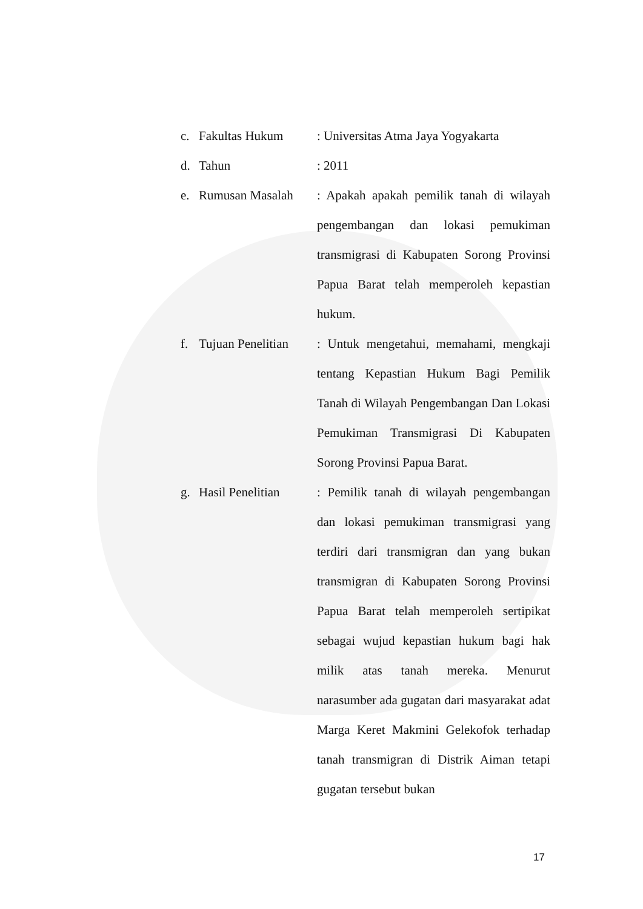c. Fakultas Hukum : Universitas Atma Jaya Yogyakarta
d. Tahun : 2011
e. Rumusan Masalah : Apakah apakah pemilik tanah di wilayah pengembangan dan lokasi pemukiman transmigrasi di Kabupaten Sorong Provinsi Papua Barat telah memperoleh kepastian hukum.
f. Tujuan Penelitian
: Untuk mengetahui, memahami, mengkaji tentang Kepastian Hukum Bagi Pemilik Tanah di Wilayah Pengembangan Dan Lokasi Pemukiman Transmigrasi Di Kabupaten Sorong Provinsi Papua Barat.
g. Hasil Penelitian
: Pemilik tanah di wilayah pengembangan dan lokasi pemukiman transmigrasi yang terdiri dari transmigran dan yang bukan transmigran di Kabupaten Sorong Provinsi Papua Barat telah memperoleh sertipikat sebagai wujud kepastian hukum bagi hak milik atas tanah mereka. Menurut narasumber ada gugatan dari masyarakat adat Marga Keret Makmini Gelekofok terhadap tanah transmigran di Distrik Aiman tetapi gugatan tersebut bukan
17